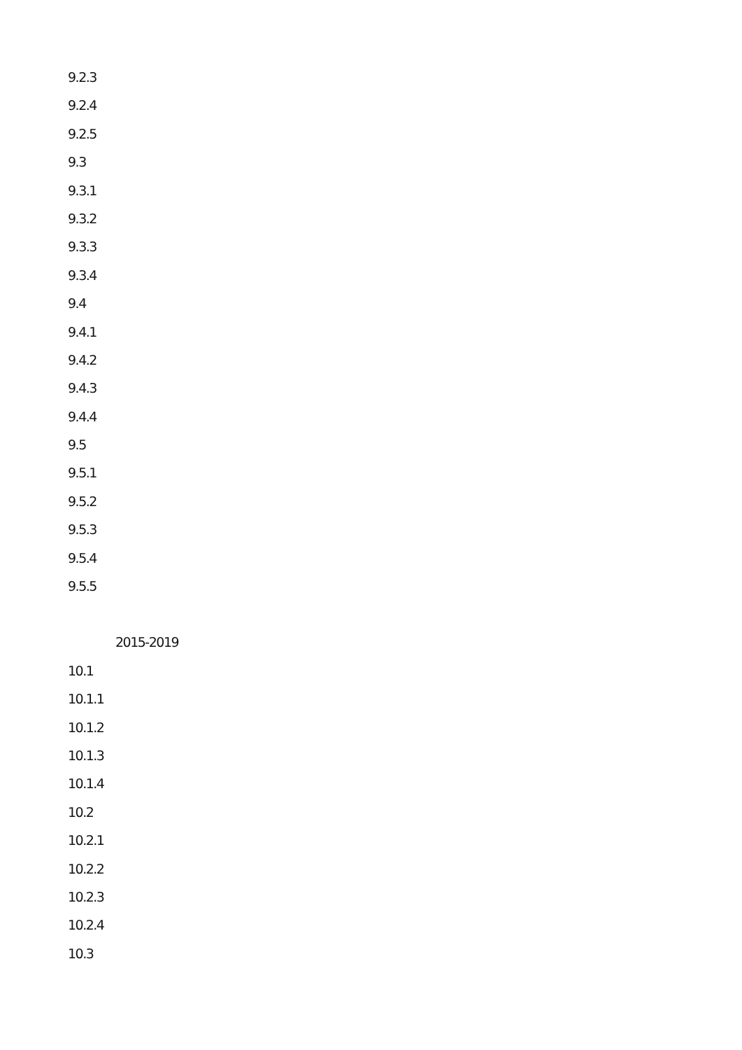9.2.3
9.2.4
9.2.5
9.3
9.3.1
9.3.2
9.3.3
9.3.4
9.4
9.4.1
9.4.2
9.4.3
9.4.4
9.5
9.5.1
9.5.2
9.5.3
9.5.4
9.5.5
2015-2019
10.1
10.1.1
10.1.2
10.1.3
10.1.4
10.2
10.2.1
10.2.2
10.2.3
10.2.4
10.3